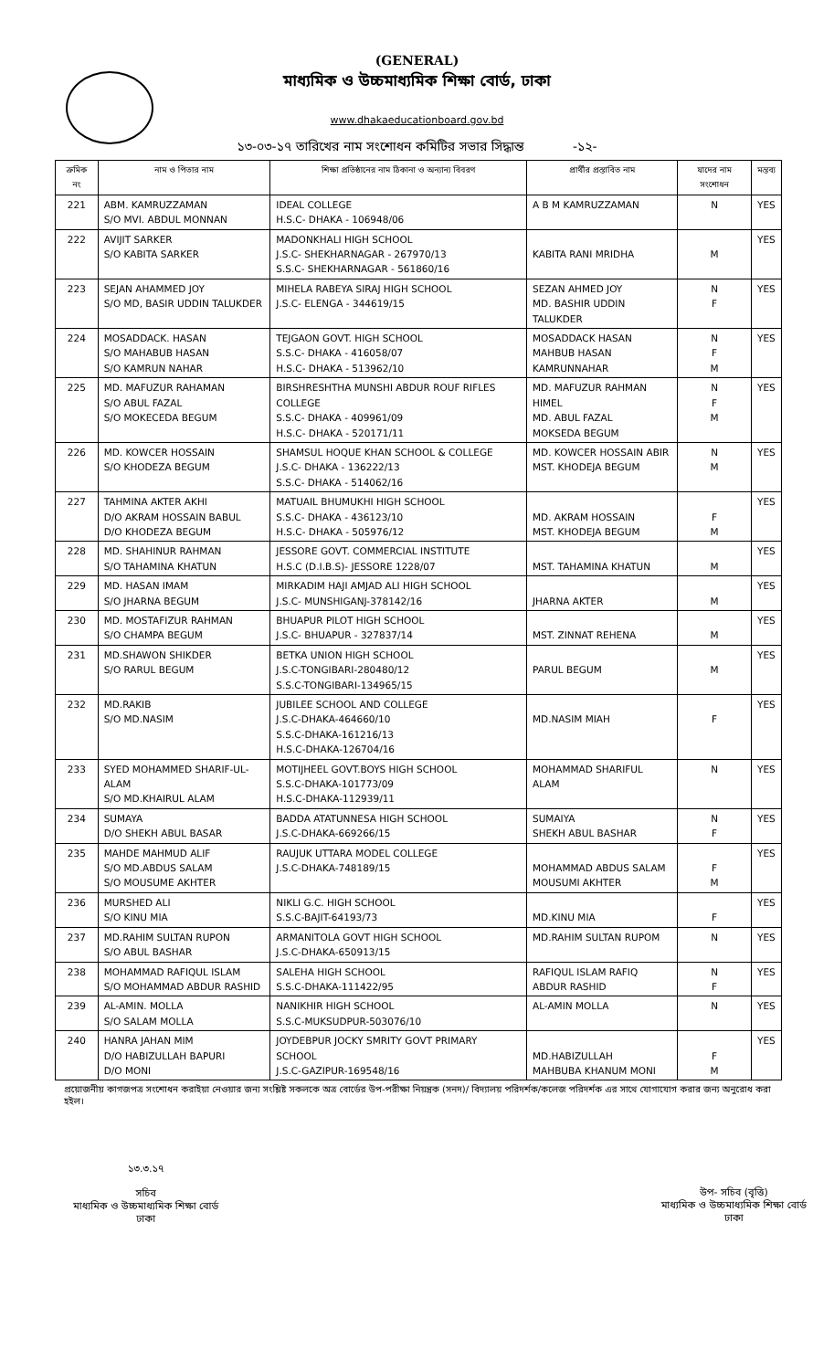(GENERAL)
মাধ্যমিক ও উচ্চমাধ্যমিক শিক্ষা বোর্ড, ঢাকা
www.dhakaeducationboard.gov.bd
১৩-০৩-১৭ তারিখের নাম সংশোধন কমিটির সভার সিদ্ধান্ত -১২-
| ক্রমিক নং | নাম ও পিতার নাম | শিক্ষা প্রতিষ্ঠানের নাম ঠিকানা ও অন্যান্য বিবরণ | প্রার্থীর প্রস্তাবিত নাম | যাদের নাম সংশোধন | মন্তব্য |
| --- | --- | --- | --- | --- | --- |
| 221 | ABM. KAMRUZZAMAN S/O MVI. ABDUL MONNAN | IDEAL COLLEGE H.S.C- DHAKA - 106948/06 | A B M KAMRUZZAMAN | N | YES |
| 222 | AVIJIT SARKER S/O KABITA SARKER | MADONKHALI HIGH SCHOOL J.S.C- SHEKHARNAGAR - 267970/13 S.S.C- SHEKHARNAGAR - 561860/16 | KABITA RANI MRIDHA | M | YES |
| 223 | SEJAN AHAMMED JOY S/O MD, BASIR UDDIN TALUKDER | MIHELA RABEYA SIRAJ HIGH SCHOOL J.S.C- ELENGA - 344619/15 | SEZAN AHMED JOY MD. BASHIR UDDIN TALUKDER | N F | YES |
| 224 | MOSADDACK. HASAN S/O MAHABUB HASAN S/O KAMRUN NAHAR | TEJGAON GOVT. HIGH SCHOOL S.S.C- DHAKA - 416058/07 H.S.C- DHAKA - 513962/10 | MOSADDACK HASAN MAHBUB HASAN KAMRUNNAHAR | N F M | YES |
| 225 | MD. MAFUZUR RAHAMAN S/O ABUL FAZAL S/O MOKECEDA BEGUM | BIRSHRESHTHA MUNSHI ABDUR ROUF RIFLES COLLEGE S.S.C- DHAKA - 409961/09 H.S.C- DHAKA - 520171/11 | MD. MAFUZUR RAHMAN HIMEL MD. ABUL FAZAL MOKSEDA BEGUM | N F M | YES |
| 226 | MD. KOWCER HOSSAIN S/O KHODEZA BEGUM | SHAMSUL HOQUE KHAN SCHOOL & COLLEGE J.S.C- DHAKA - 136222/13 S.S.C- DHAKA - 514062/16 | MD. KOWCER HOSSAIN ABIR MST. KHODEJA BEGUM | N M | YES |
| 227 | TAHMINA AKTER AKHI D/O AKRAM HOSSAIN BABUL D/O KHODEZA BEGUM | MATUAIL BHUMUKHI HIGH SCHOOL S.S.C- DHAKA - 436123/10 H.S.C- DHAKA - 505976/12 | MD. AKRAM HOSSAIN MST. KHODEJA BEGUM | F M | YES |
| 228 | MD. SHAHINUR RAHMAN S/O TAHAMINA KHATUN | JESSORE GOVT. COMMERCIAL INSTITUTE H.S.C (D.I.B.S)- JESSORE 1228/07 | MST. TAHAMINA KHATUN | M | YES |
| 229 | MD. HASAN IMAM S/O JHARNA BEGUM | MIRKADIM HAJI AMJAD ALI HIGH SCHOOL J.S.C- MUNSHIGANJ-378142/16 | JHARNA AKTER | M | YES |
| 230 | MD. MOSTAFIZUR RAHMAN S/O CHAMPA BEGUM | BHUAPUR PILOT HIGH SCHOOL J.S.C- BHUAPUR - 327837/14 | MST. ZINNAT REHENA | M | YES |
| 231 | MD.SHAWON SHIKDER S/O RARUL BEGUM | BETKA UNION HIGH SCHOOL J.S.C-TONGIBARI-280480/12 S.S.C-TONGIBARI-134965/15 | PARUL BEGUM | M | YES |
| 232 | MD.RAKIB S/O MD.NASIM | JUBILEE SCHOOL AND COLLEGE J.S.C-DHAKA-464660/10 S.S.C-DHAKA-161216/13 H.S.C-DHAKA-126704/16 | MD.NASIM MIAH | F | YES |
| 233 | SYED MOHAMMED SHARIF-UL-ALAM S/O MD.KHAIRUL ALAM | MOTIJHEEL GOVT.BOYS HIGH SCHOOL S.S.C-DHAKA-101773/09 H.S.C-DHAKA-112939/11 | MOHAMMAD SHARIFUL ALAM | N | YES |
| 234 | SUMAYA D/O SHEKH ABUL BASAR | BADDA ATATUNNESA HIGH SCHOOL J.S.C-DHAKA-669266/15 | SUMAIYA SHEKH ABUL BASHAR | N F | YES |
| 235 | MAHDE MAHMUD ALIF S/O MD.ABDUS SALAM S/O MOUSUME AKHTER | RAUJUK UTTARA MODEL COLLEGE J.S.C-DHAKA-748189/15 | MOHAMMAD ABDUS SALAM MOUSUMI AKHTER | F M | YES |
| 236 | MURSHED ALI S/O KINU MIA | NIKLI G.C. HIGH SCHOOL S.S.C-BAJIT-64193/73 | MD.KINU MIA | F | YES |
| 237 | MD.RAHIM SULTAN RUPON S/O ABUL BASHAR | ARMANITOLA GOVT HIGH SCHOOL J.S.C-DHAKA-650913/15 | MD.RAHIM SULTAN RUPOM | N | YES |
| 238 | MOHAMMAD RAFIQUL ISLAM S/O MOHAMMAD ABDUR RASHID | SALEHA HIGH SCHOOL S.S.C-DHAKA-111422/95 | RAFIQUL ISLAM RAFIQ ABDUR RASHID | N F | YES |
| 239 | AL-AMIN. MOLLA S/O SALAM MOLLA | NANIKHIR HIGH SCHOOL S.S.C-MUKSUDPUR-503076/10 | AL-AMIN MOLLA | N | YES |
| 240 | HANRA JAHAN MIM D/O HABIZULLAH BAPURI D/O MONI | JOYDEBPUR JOCKY SMRITY GOVT PRIMARY SCHOOL J.S.C-GAZIPUR-169548/16 | MD.HABIZULLAH MAHBUBA KHANUM MONI | F M | YES |
প্রয়োজনীয় কাগজপত্র সংশোধন করাইয়া নেওয়ার জন্য সংশ্লিষ্ট সকলকে অত্র বোর্ডের উপ-পরীক্ষা নিয়ন্ত্রক (সনদ)/ বিদ্যালয় পরিদর্শক/কলেজ পরিদর্শক এর সাথে যোগাযোগ করার জন্য অনুরোধ করা হইল।
১৩.৩.১৭
সচিব
মাধ্যমিক ও উচ্চমাধ্যমিক শিক্ষা বোর্ড
ঢাকা
উপ- সচিব (বৃত্তি)
মাধ্যমিক ও উচ্চমাধ্যমিক শিক্ষা বোর্ড
ঢাকা